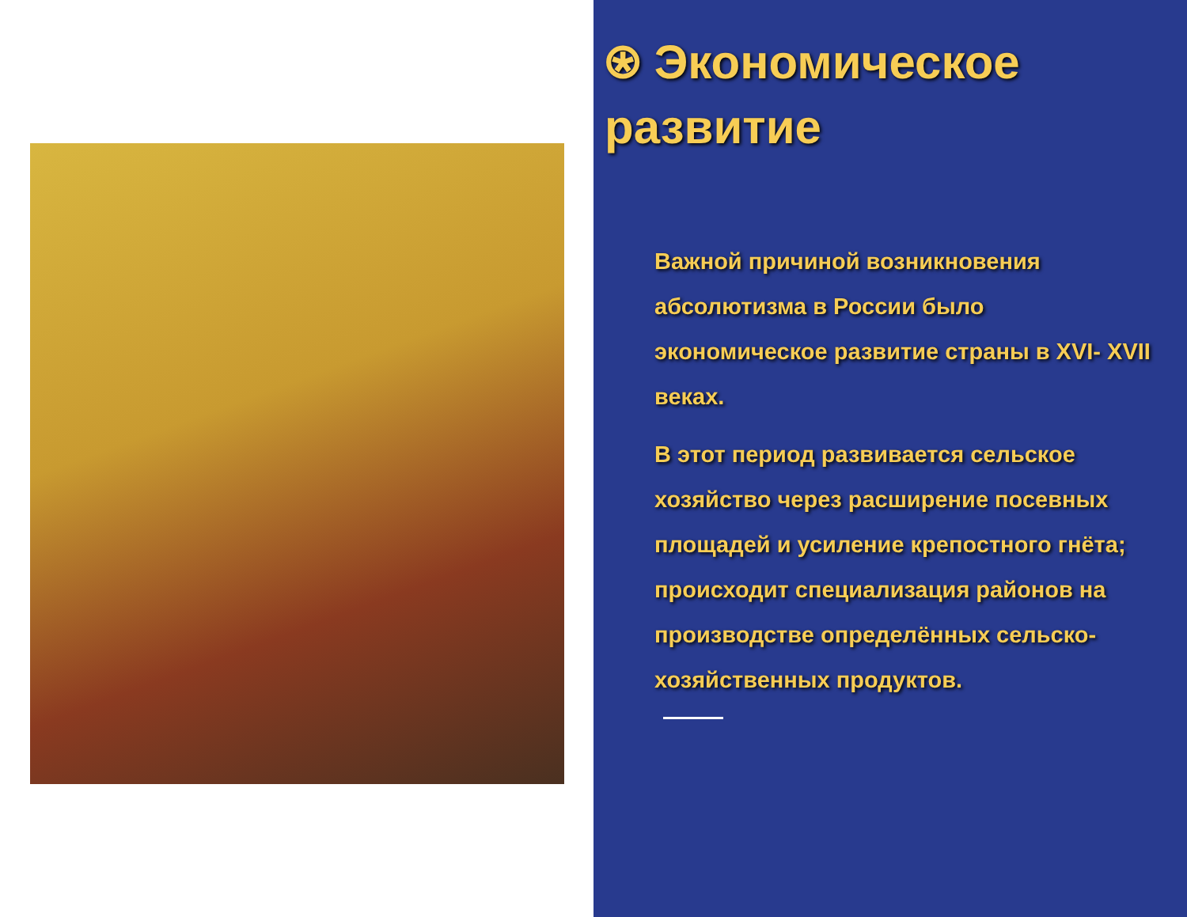⍟ Экономическое развитие
Важной причиной возникновения абсолютизма в России было экономическое развитие страны в XVI- XVII веках.
В этот период развивается сельское хозяйство через расширение посевных площадей и усиление крепостного гнёта; происходит специализация районов на производстве определённых сельско-хозяйственных продуктов.